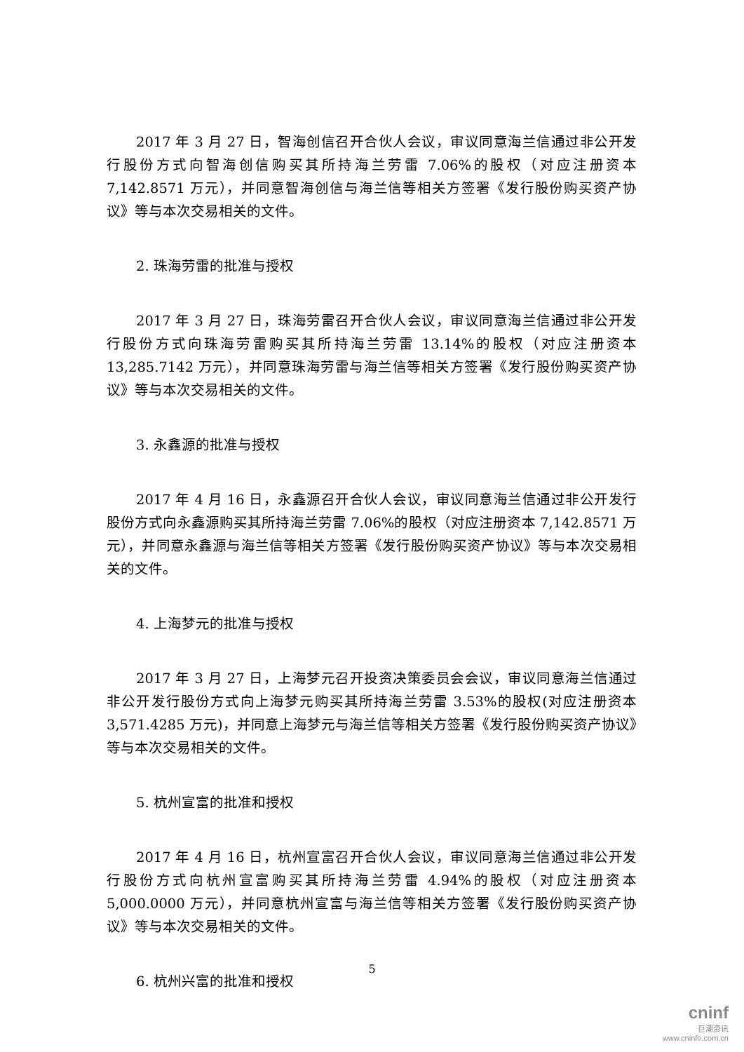2017 年 3 月 27 日，智海创信召开合伙人会议，审议同意海兰信通过非公开发行股份方式向智海创信购买其所持海兰劳雷 7.06%的股权（对应注册资本 7,142.8571 万元），并同意智海创信与海兰信等相关方签署《发行股份购买资产协议》等与本次交易相关的文件。
2. 珠海劳雷的批准与授权
2017 年 3 月 27 日，珠海劳雷召开合伙人会议，审议同意海兰信通过非公开发行股份方式向珠海劳雷购买其所持海兰劳雷 13.14%的股权（对应注册资本 13,285.7142 万元），并同意珠海劳雷与海兰信等相关方签署《发行股份购买资产协议》等与本次交易相关的文件。
3. 永鑫源的批准与授权
2017 年 4 月 16 日，永鑫源召开合伙人会议，审议同意海兰信通过非公开发行股份方式向永鑫源购买其所持海兰劳雷 7.06%的股权（对应注册资本 7,142.8571 万元），并同意永鑫源与海兰信等相关方签署《发行股份购买资产协议》等与本次交易相关的文件。
4. 上海梦元的批准与授权
2017 年 3 月 27 日，上海梦元召开投资决策委员会会议，审议同意海兰信通过非公开发行股份方式向上海梦元购买其所持海兰劳雷 3.53%的股权(对应注册资本 3,571.4285 万元)，并同意上海梦元与海兰信等相关方签署《发行股份购买资产协议》等与本次交易相关的文件。
5. 杭州宣富的批准和授权
2017 年 4 月 16 日，杭州宣富召开合伙人会议，审议同意海兰信通过非公开发行股份方式向杭州宣富购买其所持海兰劳雷 4.94%的股权（对应注册资本 5,000.0000 万元），并同意杭州宣富与海兰信等相关方签署《发行股份购买资产协议》等与本次交易相关的文件。
6. 杭州兴富的批准和授权
5
cninf
巨潮资讯
www.cninfo.com.cn